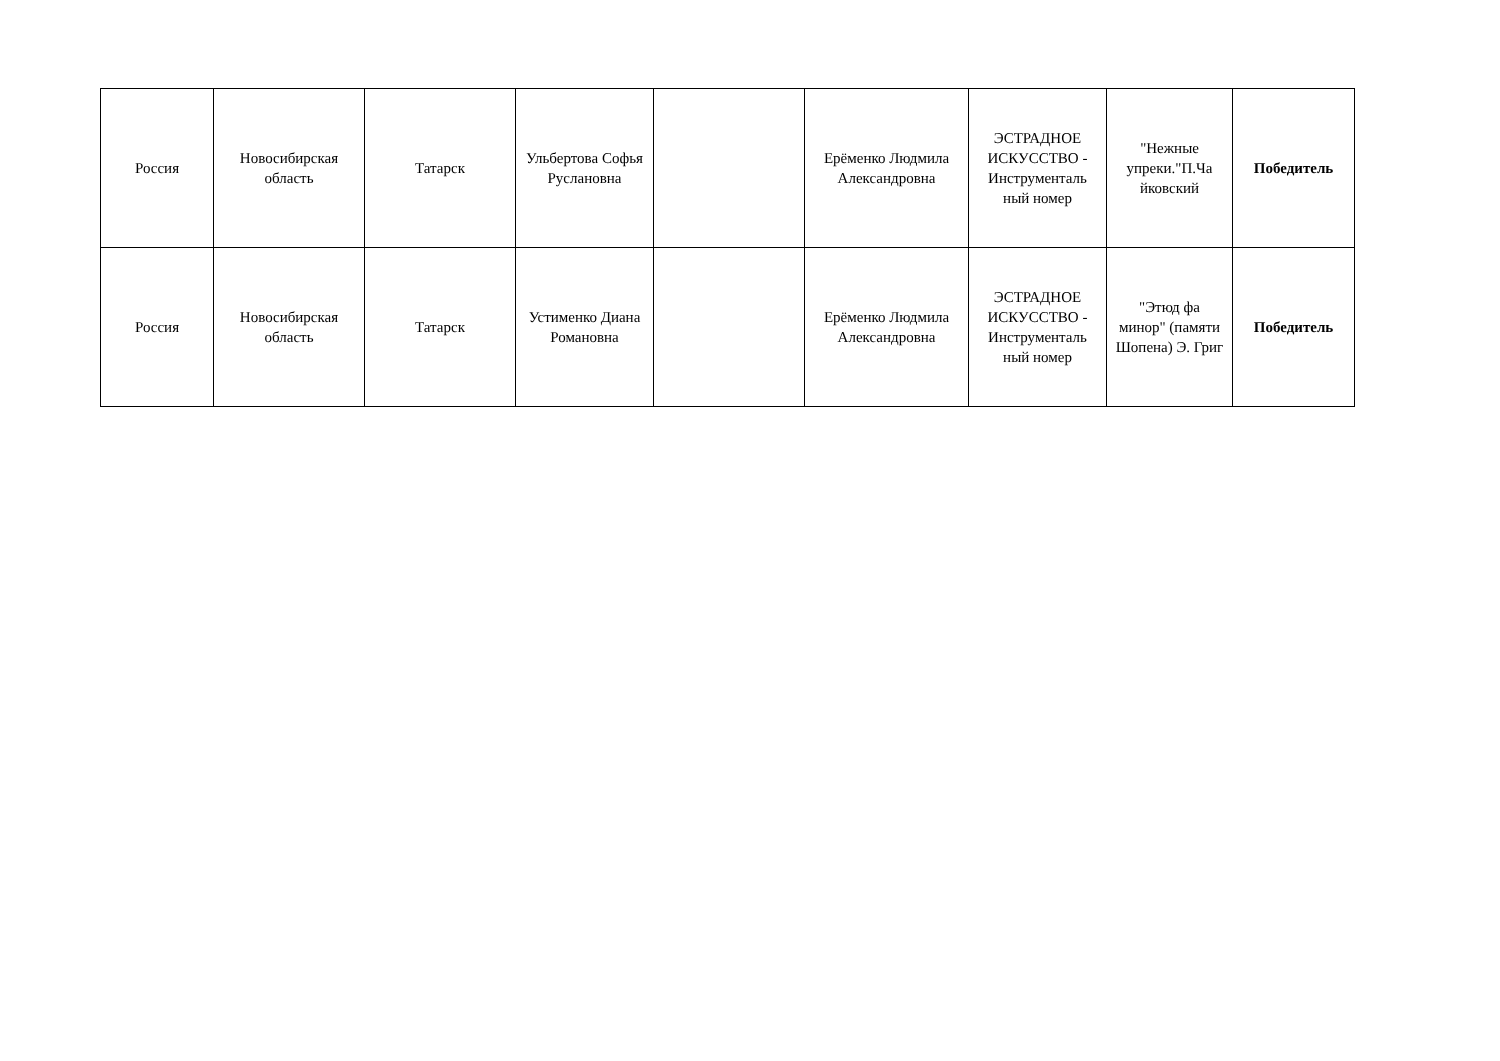| Россия | Новосибирская область | Татарск | Ульбертова Софья Руслановна | | Ерёменко Людмила Александровна | ЭСТРАДНОЕ ИСКУССТВО - Инструменталь ный номер | "Нежные упреки."П.Ча йковский | Победитель |
| Россия | Новосибирская область | Татарск | Устименко Диана Романовна | | Ерёменко Людмила Александровна | ЭСТРАДНОЕ ИСКУССТВО - Инструменталь ный номер | "Этюд фа минор" (памяти Шопена) Э. Григ | Победитель |